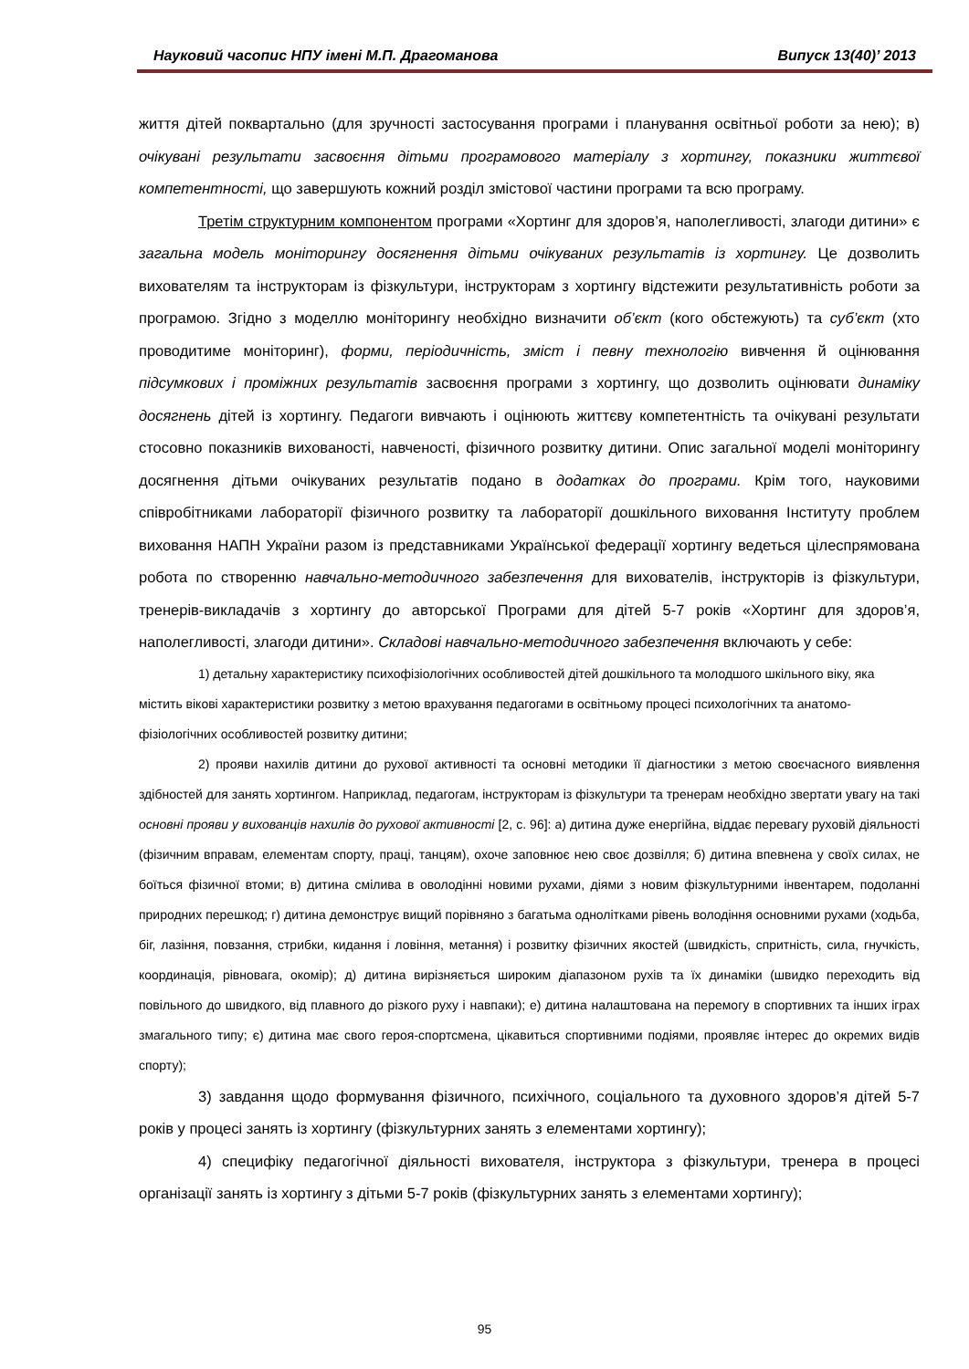Науковий часопис НПУ імені М.П. Драгоманова Випуск 13(40)’ 2013
життя дітей поквартально (для зручності застосування програми і планування освітньої роботи за нею); в) очікувані результати засвоєння дітьми програмового матеріалу з хортингу, показники життєвої компетентності, що завершують кожний розділ змістової частини програми та всю програму.
Третім структурним компонентом програми «Хортинг для здоров’я, наполегливості, злагоди дитини» є загальна модель моніторингу досягнення дітьми очікуваних результатів із хортингу. Це дозволить вихователям та інструкторам із фізкультури, інструкторам з хортингу відстежити результативність роботи за програмою. Згідно з моделлю моніторингу необхідно визначити об’єкт (кого обстежують) та суб’єкт (хто проводитиме моніторинг), форми, періодичність, зміст і певну технологію вивчення й оцінювання підсумкових і проміжних результатів засвоєння програми з хортингу, що дозволить оцінювати динаміку досягнень дітей із хортингу. Педагоги вивчають і оцінюють життєву компетентність та очікувані результати стосовно показників вихованості, навченості, фізичного розвитку дитини. Опис загальної моделі моніторингу досягнення дітьми очікуваних результатів подано в додатках до програми. Крім того, науковими співробітниками лабораторії фізичного розвитку та лабораторії дошкільного виховання Інституту проблем виховання НАПН України разом із представниками Української федерації хортингу ведеться цілеспрямована робота по створенню навчально-методичного забезпечення для вихователів, інструкторів із фізкультури, тренерів-викладачів з хортингу до авторської Програми для дітей 5-7 років «Хортинг для здоров’я, наполегливості, злагоди дитини». Складові навчально-методичного забезпечення включають у себе:
1) детальну характеристику психофізіологічних особливостей дітей дошкільного та молодшого шкільного віку, яка містить вікові характеристики розвитку з метою врахування педагогами в освітньому процесі психологічних та анатомо-фізіологічних особливостей розвитку дитини;
2) прояви нахилів дитини до рухової активності та основні методики її діагностики з метою своєчасного виявлення здібностей для занять хортингом. Наприклад, педагогам, інструкторам із фізкультури та тренерам необхідно звертати увагу на такі основні прояви у вихованців нахилів до рухової активності [2, с. 96]: а) дитина дуже енергійна, віддає перевагу руховій діяльності (фізичним вправам, елементам спорту, праці, танцям), охоче заповнює нею своє дозвілля; б) дитина впевнена у своїх силах, не боїться фізичної втоми; в) дитина смілива в оволодінні новими рухами, діями з новим фізкультурними інвентарем, подоланні природних перешкод; г) дитина демонструє вищий порівняно з багатьма однолітками рівень володіння основними рухами (ходьба, біг, лазіння, повзання, стрибки, кидання і ловіння, метання) і розвитку фізичних якостей (швидкість, спритність, сила, гнучкість, координація, рівновага, окомір); д) дитина вирізняється широким діапазоном рухів та їх динаміки (швидко переходить від повільного до швидкого, від плавного до різкого руху і навпаки); е) дитина налаштована на перемогу в спортивних та інших іграх змагального типу; є) дитина має свого героя-спортсмена, цікавиться спортивними подіями, проявляє інтерес до окремих видів спорту);
3) завдання щодо формування фізичного, психічного, соціального та духовного здоров’я дітей 5-7 років у процесі занять із хортингу (фізкультурних занять з елементами хортингу);
4) специфіку педагогічної діяльності вихователя, інструктора з фізкультури, тренера в процесі організації занять із хортингу з дітьми 5-7 років (фізкультурних занять з елементами хортингу);
95